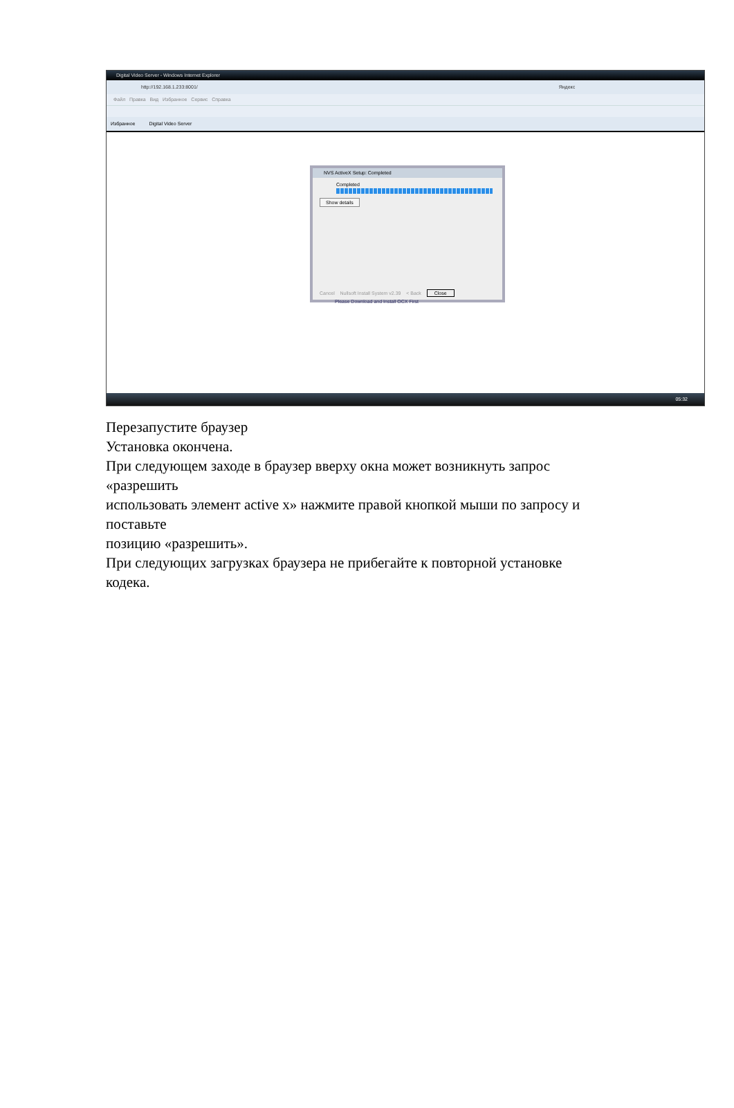Digital Video Server - Windows Internet Explorer
http://192.168.1.233:8001/ Яндекс
Файл Правка Вид Избранное Сервис Справка
Избранное Digital Video Server
NVS ActiveX Setup: Completed
Completed
Show details
Cancel Nullsoft Install System v2.39 < Back Close
Please Download and Install OCX First
05:32
Перезапустите браузер
Установка окончена.
При следующем заходе в браузер вверху окна может возникнуть запрос
«разрешить
использовать элемент active x» нажмите правой кнопкой мыши по запросу и
поставьте
позицию «разрешить».
При следующих загрузках браузера не прибегайте к повторной установке
кодека.